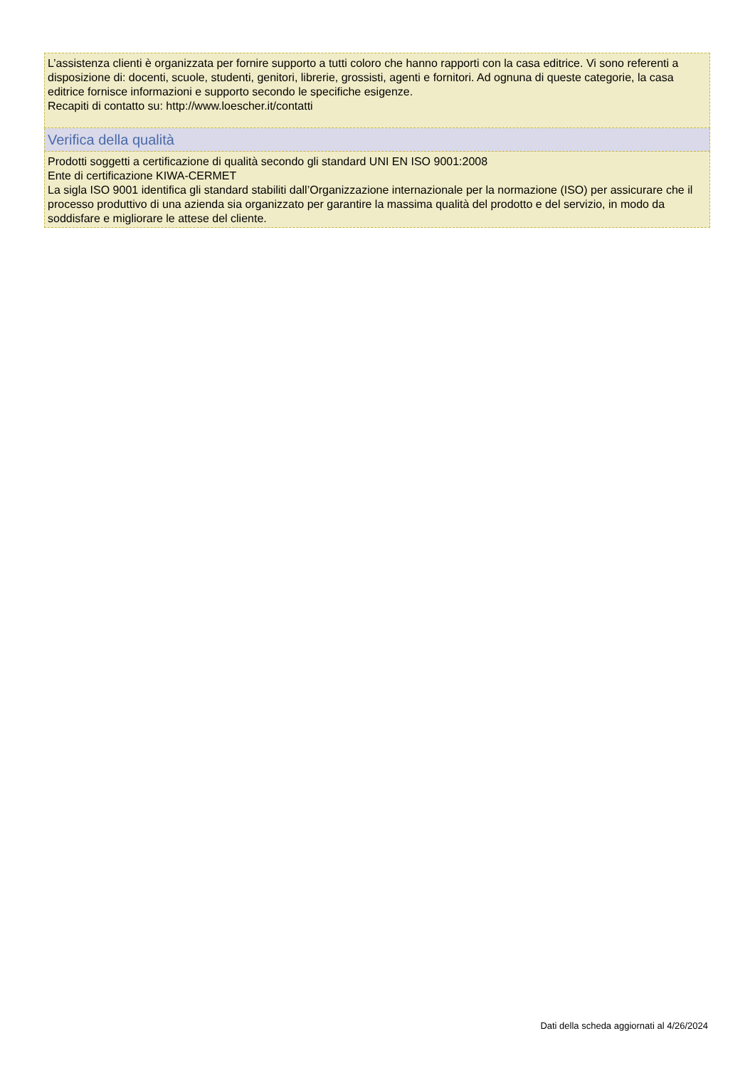L’assistenza clienti è organizzata per fornire supporto a tutti coloro che hanno rapporti con la casa editrice. Vi sono referenti a disposizione di: docenti, scuole, studenti, genitori, librerie, grossisti, agenti e fornitori. Ad ognuna di queste categorie, la casa editrice fornisce informazioni e supporto secondo le specifiche esigenze.
Recapiti di contatto su: http://www.loescher.it/contatti
Verifica della qualità
Prodotti soggetti a certificazione di qualità secondo gli standard UNI EN ISO 9001:2008
Ente di certificazione KIWA-CERMET
La sigla ISO 9001 identifica gli standard stabiliti dall’Organizzazione internazionale per la normazione (ISO) per assicurare che il processo produttivo di una azienda sia organizzato per garantire la massima qualità del prodotto e del servizio, in modo da soddisfare e migliorare le attese del cliente.
Dati della scheda aggiornati al 4/26/2024